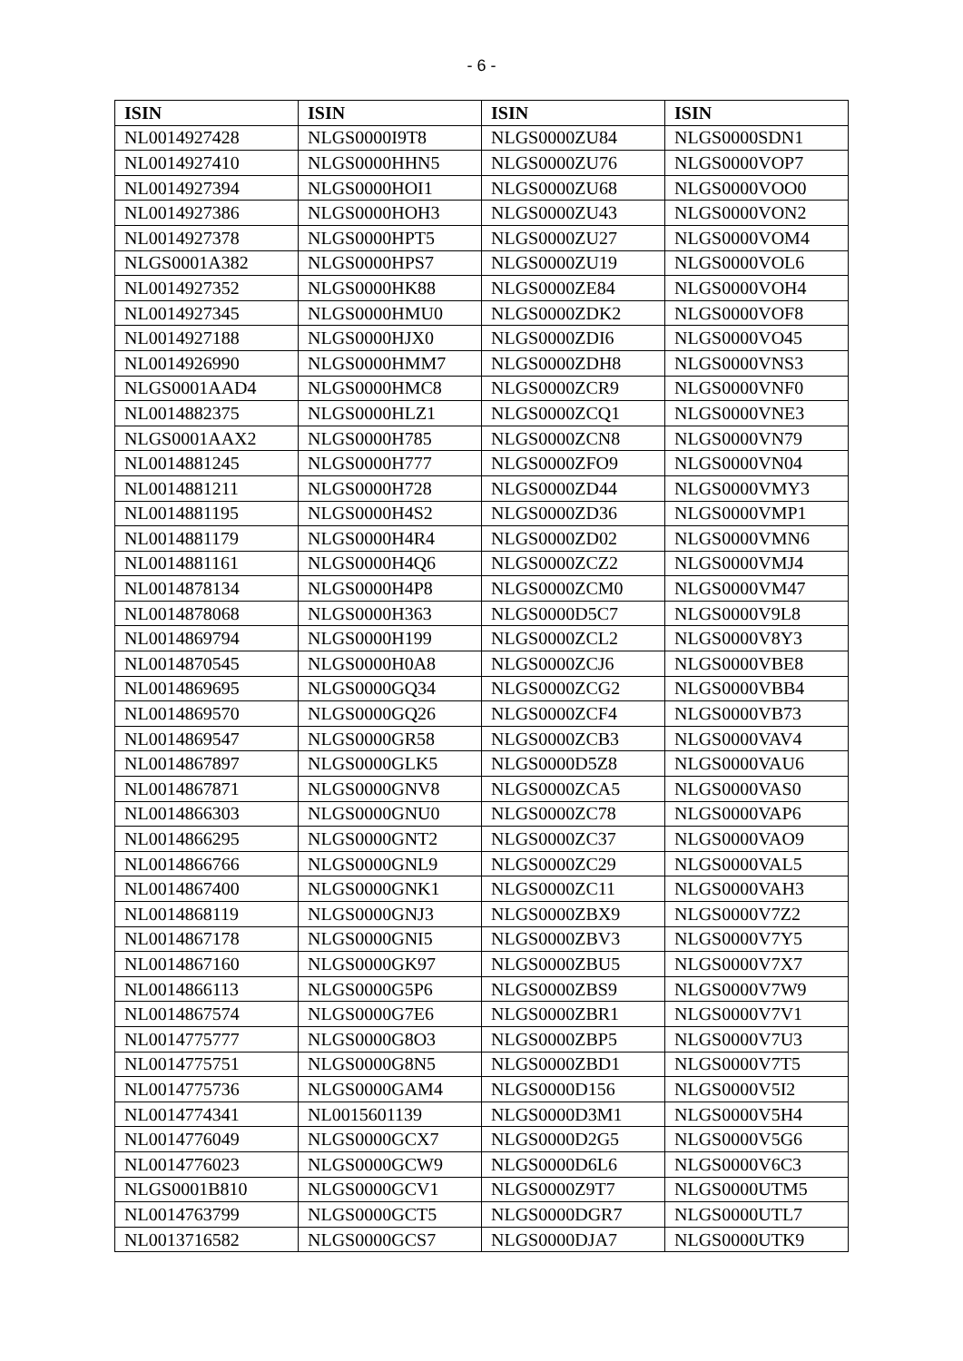- 6 -
| ISIN | ISIN | ISIN | ISIN |
| --- | --- | --- | --- |
| NL0014927428 | NLGS0000I9T8 | NLGS0000ZU84 | NLGS0000SDN1 |
| NL0014927410 | NLGS0000HHN5 | NLGS0000ZU76 | NLGS0000VOP7 |
| NL0014927394 | NLGS0000HOI1 | NLGS0000ZU68 | NLGS0000VOO0 |
| NL0014927386 | NLGS0000HOH3 | NLGS0000ZU43 | NLGS0000VON2 |
| NL0014927378 | NLGS0000HPT5 | NLGS0000ZU27 | NLGS0000VOM4 |
| NLGS0001A382 | NLGS0000HPS7 | NLGS0000ZU19 | NLGS0000VOL6 |
| NL0014927352 | NLGS0000HK88 | NLGS0000ZE84 | NLGS0000VOH4 |
| NL0014927345 | NLGS0000HMU0 | NLGS0000ZDK2 | NLGS0000VOF8 |
| NL0014927188 | NLGS0000HJX0 | NLGS0000ZDI6 | NLGS0000VO45 |
| NL0014926990 | NLGS0000HMM7 | NLGS0000ZDH8 | NLGS0000VNS3 |
| NLGS0001AAD4 | NLGS0000HMC8 | NLGS0000ZCR9 | NLGS0000VNF0 |
| NL0014882375 | NLGS0000HLZ1 | NLGS0000ZCQ1 | NLGS0000VNE3 |
| NLGS0001AAX2 | NLGS0000H785 | NLGS0000ZCN8 | NLGS0000VN79 |
| NL0014881245 | NLGS0000H777 | NLGS0000ZFO9 | NLGS0000VN04 |
| NL0014881211 | NLGS0000H728 | NLGS0000ZD44 | NLGS0000VMY3 |
| NL0014881195 | NLGS0000H4S2 | NLGS0000ZD36 | NLGS0000VMP1 |
| NL0014881179 | NLGS0000H4R4 | NLGS0000ZD02 | NLGS0000VMN6 |
| NL0014881161 | NLGS0000H4Q6 | NLGS0000ZCZ2 | NLGS0000VMJ4 |
| NL0014878134 | NLGS0000H4P8 | NLGS0000ZCM0 | NLGS0000VM47 |
| NL0014878068 | NLGS0000H363 | NLGS0000D5C7 | NLGS0000V9L8 |
| NL0014869794 | NLGS0000H199 | NLGS0000ZCL2 | NLGS0000V8Y3 |
| NL0014870545 | NLGS0000H0A8 | NLGS0000ZCJ6 | NLGS0000VBE8 |
| NL0014869695 | NLGS0000GQ34 | NLGS0000ZCG2 | NLGS0000VBB4 |
| NL0014869570 | NLGS0000GQ26 | NLGS0000ZCF4 | NLGS0000VB73 |
| NL0014869547 | NLGS0000GR58 | NLGS0000ZCB3 | NLGS0000VAV4 |
| NL0014867897 | NLGS0000GLK5 | NLGS0000D5Z8 | NLGS0000VAU6 |
| NL0014867871 | NLGS0000GNV8 | NLGS0000ZCA5 | NLGS0000VAS0 |
| NL0014866303 | NLGS0000GNU0 | NLGS0000ZC78 | NLGS0000VAP6 |
| NL0014866295 | NLGS0000GNT2 | NLGS0000ZC37 | NLGS0000VAO9 |
| NL0014866766 | NLGS0000GNL9 | NLGS0000ZC29 | NLGS0000VAL5 |
| NL0014867400 | NLGS0000GNK1 | NLGS0000ZC11 | NLGS0000VAH3 |
| NL0014868119 | NLGS0000GNJ3 | NLGS0000ZBX9 | NLGS0000V7Z2 |
| NL0014867178 | NLGS0000GNI5 | NLGS0000ZBV3 | NLGS0000V7Y5 |
| NL0014867160 | NLGS0000GK97 | NLGS0000ZBU5 | NLGS0000V7X7 |
| NL0014866113 | NLGS0000G5P6 | NLGS0000ZBS9 | NLGS0000V7W9 |
| NL0014867574 | NLGS0000G7E6 | NLGS0000ZBR1 | NLGS0000V7V1 |
| NL0014775777 | NLGS0000G8O3 | NLGS0000ZBP5 | NLGS0000V7U3 |
| NL0014775751 | NLGS0000G8N5 | NLGS0000ZBD1 | NLGS0000V7T5 |
| NL0014775736 | NLGS0000GAM4 | NLGS0000D156 | NLGS0000V5I2 |
| NL0014774341 | NL0015601139 | NLGS0000D3M1 | NLGS0000V5H4 |
| NL0014776049 | NLGS0000GCX7 | NLGS0000D2G5 | NLGS0000V5G6 |
| NL0014776023 | NLGS0000GCW9 | NLGS0000D6L6 | NLGS0000V6C3 |
| NLGS0001B810 | NLGS0000GCV1 | NLGS0000Z9T7 | NLGS0000UTM5 |
| NL0014763799 | NLGS0000GCT5 | NLGS0000DGR7 | NLGS0000UTL7 |
| NL0013716582 | NLGS0000GCS7 | NLGS0000DJA7 | NLGS0000UTK9 |